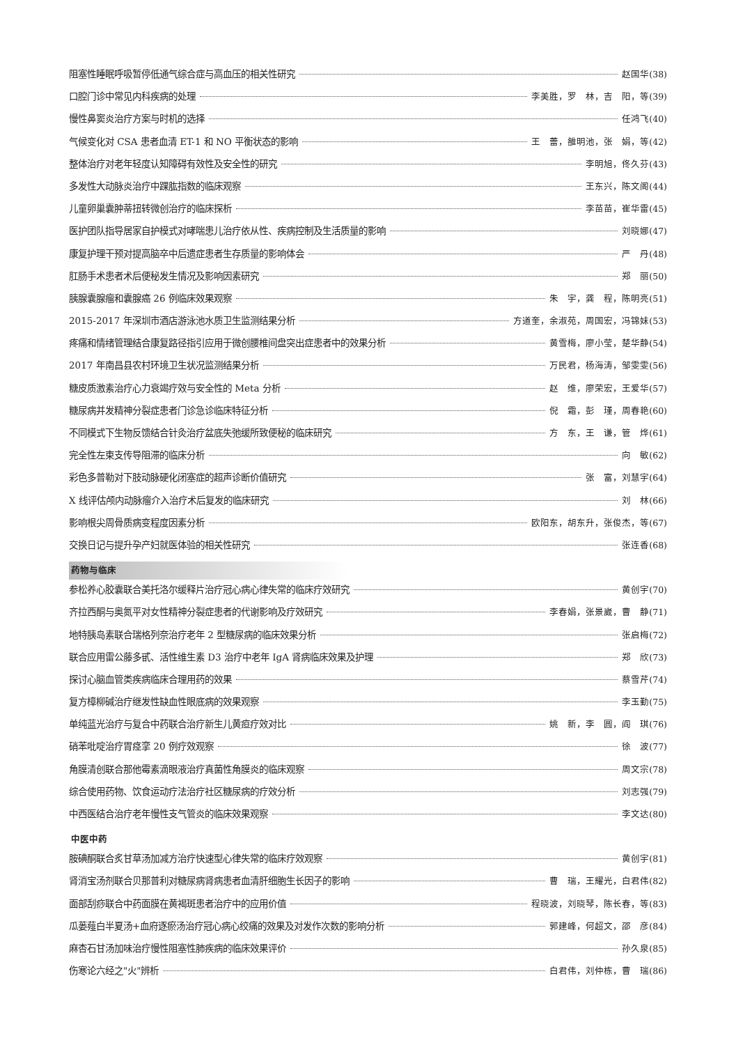阻塞性睡眠呼吸暂停低通气综合症与高血压的相关性研究 赵国华(38)
口腔门诊中常见内科疾病的处理 李美胜，罗　林，吉　阳，等(39)
慢性鼻窦炎治疗方案与时机的选择 任鸿飞(40)
气候变化对 CSA 患者血清 ET-1 和 NO 平衡状态的影响 王　蕾，雒明池，张　娟，等(42)
整体治疗对老年轻度认知障碍有效性及安全性的研究 李明旭，佟久芬(43)
多发性大动脉炎治疗中踝肱指数的临床观察 王东兴，陈文阁(44)
儿童卵巢囊肿蒂扭转微创治疗的临床探析 李苗苗，崔华雷(45)
医护团队指导居家自护模式对哮喘患儿治疗依从性、疾病控制及生活质量的影响 刘晓娜(47)
康复护理干预对提高脑卒中后遗症患者生存质量的影响体会 严　丹(48)
肛肠手术患者术后便秘发生情况及影响因素研究 郑　丽(50)
胰腺囊腺瘤和囊腺癌 26 例临床效果观察 朱　宇，龚　程，陈明亮(51)
2015-2017 年深圳市酒店游泳池水质卫生监测结果分析 方道奎，余淑苑，周国宏，冯锦妹(53)
疼痛和情绪管理结合康复路径指引应用于微创腰椎间盘突出症患者中的效果分析 黄雪梅，廖小莹，楚华静(54)
2017 年南昌县农村环境卫生状况监测结果分析 万民君，杨海涛，邹雯雯(56)
糖皮质激素治疗心力衰竭疗效与安全性的 Meta 分析 赵　维，廖荣宏，王爱华(57)
糖尿病并发精神分裂症患者门诊急诊临床特征分析 倪　霜，彭　瑾，周春艳(60)
不同模式下生物反馈结合针灸治疗盆底失弛缓所致便秘的临床研究 方　东，王　谦，管　烨(61)
完全性左束支传导阻滞的临床分析 向　敏(62)
彩色多普勒对下肢动脉硬化闭塞症的超声诊断价值研究 张　富，刘慧宇(64)
X 线评估颅内动脉瘤介入治疗术后复发的临床研究 刘　林(66)
影响根尖周骨质病变程度因素分析 欧阳东，胡东升，张俊杰，等(67)
交换日记与提升孕产妇就医体验的相关性研究 张连香(68)
药物与临床
参松养心胶囊联合美托洛尔缓释片治疗冠心病心律失常的临床疗效研究 黄创宇(70)
齐拉西酮与奥氮平对女性精神分裂症患者的代谢影响及疗效研究 李春娟，张景崴，曹　静(71)
地特胰岛素联合瑞格列奈治疗老年 2 型糖尿病的临床效果分析 张启梅(72)
联合应用雷公藤多甙、活性维生素 D3 治疗中老年 IgA 肾病临床效果及护理 郑　欣(73)
探讨心脑血管类疾病临床合理用药的效果 蔡雪芹(74)
复方樟柳碱治疗继发性缺血性眼底病的效果观察 李玉勤(75)
单纯蓝光治疗与复合中药联合治疗新生儿黄疸疗效对比 姚　新，李　圆，阎　琪(76)
硝苯吡啶治疗胃痉挛 20 例疗效观察 徐　波(77)
角膜清创联合那他霉素滴眼液治疗真菌性角膜炎的临床观察 周文宗(78)
综合使用药物、饮食运动疗法治疗社区糖尿病的疗效分析 刘志强(79)
中西医结合治疗老年慢性支气管炎的临床效果观察 李文达(80)
中医中药
胺碘酮联合炙甘草汤加减方治疗快速型心律失常的临床疗效观察 黄创宇(81)
肾消宝汤剂联合贝那普利对糖尿病肾病患者血清肝细胞生长因子的影响 曹　瑞，王耀光，白君伟(82)
面部刮痧联合中药面膜在黄褐斑患者治疗中的应用价值 程晓波，刘晓琴，陈长春，等(83)
瓜蒌薤白半夏汤+血府逐瘀汤治疗冠心病心绞痛的效果及对发作次数的影响分析 郭建峰，何超文，邵　彦(84)
麻杏石甘汤加味治疗慢性阻塞性肺疾病的临床效果评价 孙久泉(85)
伤寒论六经之"火"辨析 白君伟，刘仲栋，曹　瑞(86)